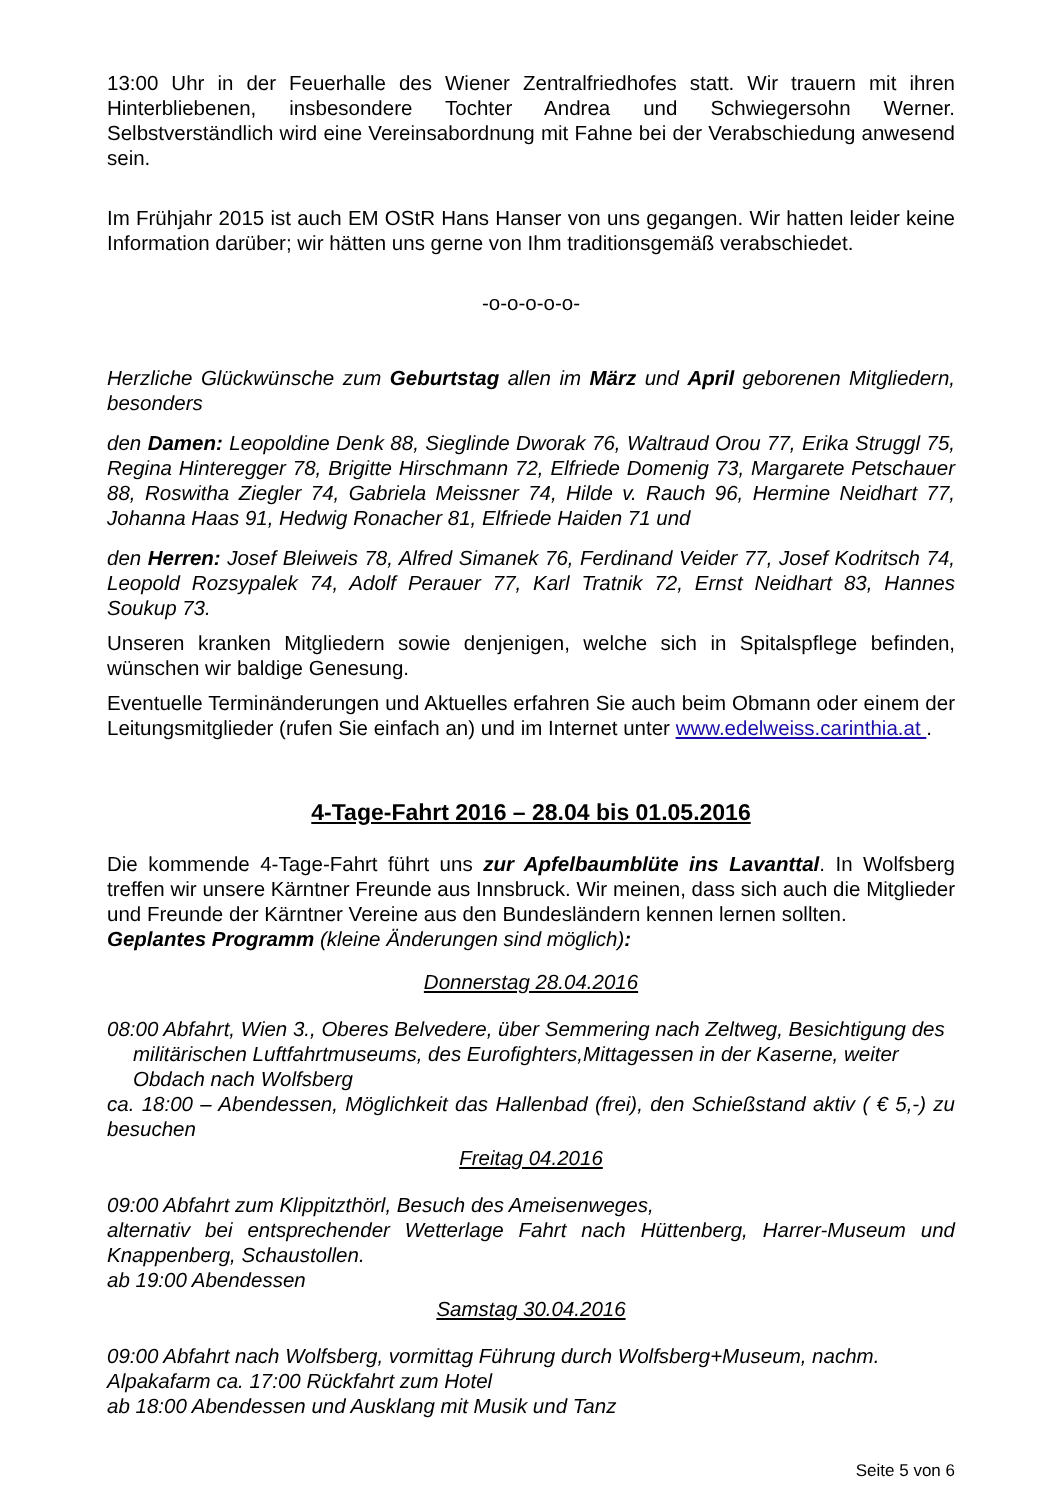13:00 Uhr in der Feuerhalle des Wiener Zentralfriedhofes statt. Wir trauern mit ihren Hinterbliebenen, insbesondere Tochter Andrea und Schwiegersohn Werner. Selbstverständlich wird eine Vereinsabordnung mit Fahne bei der Verabschiedung anwesend sein.
Im Frühjahr 2015 ist auch EM OStR Hans Hanser von uns gegangen. Wir hatten leider keine Information darüber; wir hätten uns gerne von Ihm traditionsgemäß verabschiedet.
-o-o-o-o-o-
Herzliche Glückwünsche zum Geburtstag allen im März und April geborenen Mitgliedern, besonders
den Damen: Leopoldine Denk 88, Sieglinde Dworak 76, Waltraud Orou 77, Erika Struggl 75, Regina Hinteregger 78, Brigitte Hirschmann 72, Elfriede Domenig 73, Margarete Petschauer 88, Roswitha Ziegler 74, Gabriela Meissner 74, Hilde v. Rauch 96, Hermine Neidhart 77, Johanna Haas 91, Hedwig Ronacher 81, Elfriede Haiden 71 und
den Herren: Josef Bleiweis 78, Alfred Simanek 76, Ferdinand Veider 77, Josef Kodritsch 74, Leopold Rozsypalek 74, Adolf Perauer 77, Karl Tratnik 72, Ernst Neidhart 83, Hannes Soukup 73.
Unseren kranken Mitgliedern sowie denjenigen, welche sich in Spitalspflege befinden, wünschen wir baldige Genesung.
Eventuelle Terminänderungen und Aktuelles erfahren Sie auch beim Obmann oder einem der Leitungsmitglieder (rufen Sie einfach an) und im Internet unter www.edelweiss.carinthia.at .
4-Tage-Fahrt 2016 – 28.04 bis 01.05.2016
Die kommende 4-Tage-Fahrt führt uns zur Apfelbaumblüte ins Lavanttal. In Wolfsberg treffen wir unsere Kärntner Freunde aus Innsbruck. Wir meinen, dass sich auch die Mitglieder und Freunde der Kärntner Vereine aus den Bundesländern kennen lernen sollten.
Geplantes Programm (kleine Änderungen sind möglich):
Donnerstag 28.04.2016
08:00 Abfahrt, Wien 3., Oberes Belvedere, über Semmering nach Zeltweg, Besichtigung des militärischen Luftfahrtmuseums, des Eurofighters,Mittagessen in der Kaserne, weiter Obdach nach Wolfsberg
ca. 18:00 – Abendessen, Möglichkeit das Hallenbad (frei), den Schießstand aktiv ( € 5,-) zu besuchen
Freitag 04.2016
09:00 Abfahrt zum Klippitzthörl, Besuch des Ameisenweges,
alternativ bei entsprechender Wetterlage Fahrt nach Hüttenberg, Harrer-Museum und Knappenberg, Schaustollen.
ab 19:00 Abendessen
Samstag 30.04.2016
09:00 Abfahrt nach Wolfsberg, vormittag Führung durch Wolfsberg+Museum, nachm.
Alpakafarm ca. 17:00 Rückfahrt zum Hotel
ab 18:00 Abendessen und Ausklang mit Musik und Tanz
Seite 5 von 6